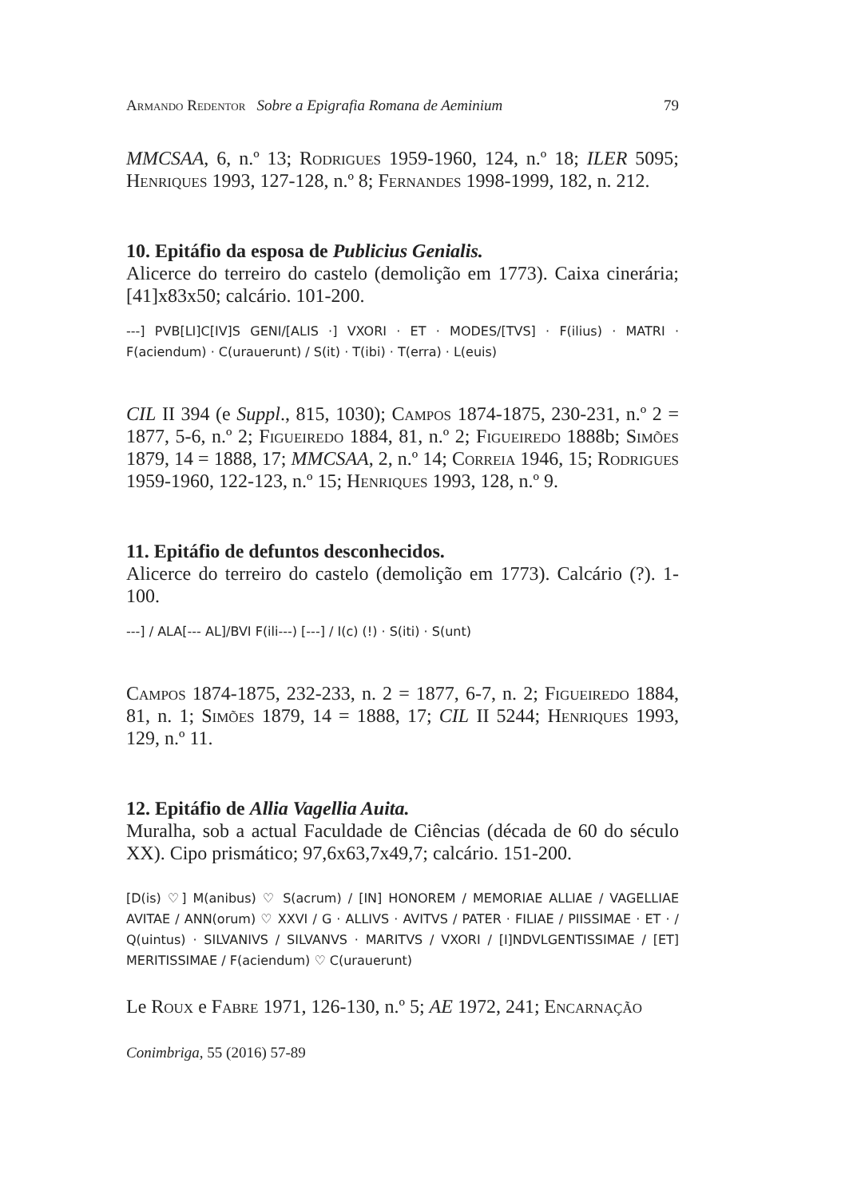Armando Redentor Sobre a Epigrafia Romana de Aeminium 79
MMCSAA, 6, n.º 13; Rodrigues 1959-1960, 124, n.º 18; ILER 5095; Henriques 1993, 127-128, n.º 8; Fernandes 1998-1999, 182, n. 212.
10. Epitáfio da esposa de Publicius Genialis.
Alicerce do terreiro do castelo (demolição em 1773). Caixa cinerária; [41]x83x50; calcário. 101-200.
---] PVB[LI]C[IV]S GENI/[ALIS ·] VXORI · ET · MODES/[TVS] · F(ilius) · MATRI · F(aciendum) · C(urauerunt) / S(it) · T(ibi) · T(erra) · L(euis)
CIL II 394 (e Suppl., 815, 1030); Campos 1874-1875, 230-231, n.º 2 = 1877, 5-6, n.º 2; Figueiredo 1884, 81, n.º 2; Figueiredo 1888b; Simões 1879, 14 = 1888, 17; MMCSAA, 2, n.º 14; Correia 1946, 15; Rodrigues 1959-1960, 122-123, n.º 15; Henriques 1993, 128, n.º 9.
11. Epitáfio de defuntos desconhecidos.
Alicerce do terreiro do castelo (demolição em 1773). Calcário (?). 1-100.
---] / ALA[--- AL]/BVI F(ili---) [---] / I(c) (!) · S(iti) · S(unt)
Campos 1874-1875, 232-233, n. 2 = 1877, 6-7, n. 2; Figueiredo 1884, 81, n. 1; Simões 1879, 14 = 1888, 17; CIL II 5244; Henriques 1993, 129, n.º 11.
12. Epitáfio de Allia Vagellia Auita.
Muralha, sob a actual Faculdade de Ciências (década de 60 do século XX). Cipo prismático; 97,6x63,7x49,7; calcário. 151-200.
[D(is) ♡] M(anibus) ♡ S(acrum) / [IN] HONOREM / MEMORIAE ALLIAE / VAGELLIAE AVITAE / ANN(orum) ♡ XXVI / G · ALLIVS · AVITVS / PATER · FILIAE / PIISSIMAE · ET · / Q(uintus) · SILVANIVS / SILVANVS · MARITVS / VXORI / [I]NDVLGENTISSIMAE / [ET] MERITISSIMAE / F(aciendum) ♡ C(urauerunt)
Le Roux e Fabre 1971, 126-130, n.º 5; AE 1972, 241; Encarnação
Conimbriga, 55 (2016) 57-89